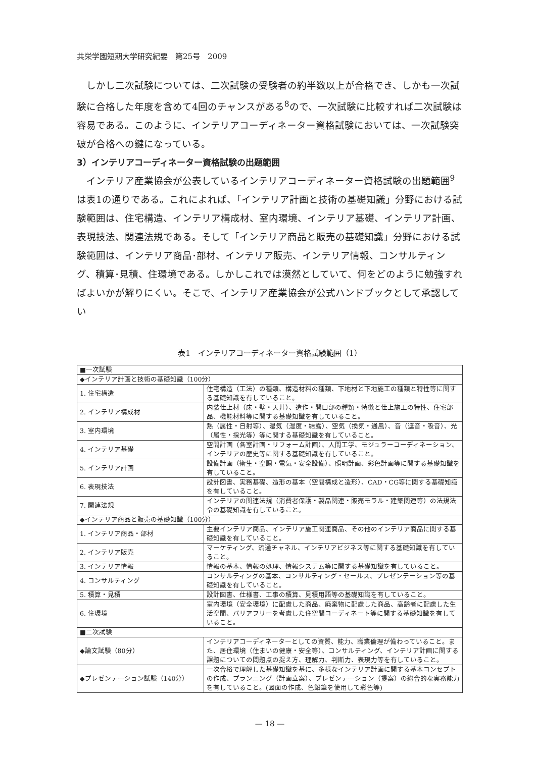共栄学園短期大学研究紀要　第25号　2009
しかし二次試験については、二次試験の受験者の約半数以上が合格でき、しかも一次試験に合格した年度を含めて4回のチャンスがある<sup>8</sup>ので、一次試験に比較すれば二次試験は容易である。このように、インテリアコーディネーター資格試験においては、一次試験突破が合格への鍵になっている。
3）インテリアコーディネーター資格試験の出題範囲
インテリア産業協会が公表しているインテリアコーディネーター資格試験の出題範囲<sup>9</sup>は表1の通りである。これによれば、「インテリア計画と技術の基礎知識」分野における試験範囲は、住宅構造、インテリア構成材、室内環境、インテリア基礎、インテリア計画、表現技法、関連法規である。そして「インテリア商品と販売の基礎知識」分野における試験範囲は、インテリア商品･部材、インテリア販売、インテリア情報、コンサルティング、積算･見積、住環境である。しかしこれでは漠然としていて、何をどのように勉強すればよいかが解りにくい。そこで、インテリア産業協会が公式ハンドブックとして承認してい
表1　インテリアコーディネーター資格試験範囲（1）
| ■一次試験 | |
| ◆インテリア計画と技術の基礎知識（100分） | |
| 1. 住宅構造 | 住宅構造（工法）の種類、構造材料の種類、下地材と下地施工の種類と特性等に関する基礎知識を有していること。 |
| 2. インテリア構成材 | 内装仕上材（床・壁・天井）、造作・開口部の種類・特徴と仕上施工の特性、住宅部品、機能材料等に関する基礎知識を有していること。 |
| 3. 室内環境 | 熱（属性・日射等）、湿気（湿度・結露）、空気（換気・通風）、音（遮音・吸音）、光（属性・採光等）等に関する基礎知識を有していること。 |
| 4. インテリア基礎 | 空間計画（各室計画・リフォーム計画）、人間工学、モジュラーコーディネーション、インテリアの歴史等に関する基礎知識を有していること。 |
| 5. インテリア計画 | 設備計画（衛生・空調・電気・安全設備）、照明計画、彩色計画等に関する基礎知識を有していること。 |
| 6. 表現技法 | 設計図書、実務基礎、造形の基本（空間構成と造形）、CAD・CG等に関する基礎知識を有していること。 |
| 7. 関連法規 | インテリアの関連法規（消費者保護・製品関連・販売モラル・建築関連等）の法規法令の基礎知識を有していること。 |
| ◆インテリア商品と販売の基礎知識（100分） | |
| 1. インテリア商品・部材 | 主要インテリア商品、インテリア施工関連商品、その他のインテリア商品に関する基礎知識を有していること。 |
| 2. インテリア販売 | マーケティング、流通チャネル、インテリアビジネス等に関する基礎知識を有していること。 |
| 3. インテリア情報 | 情報の基本、情報の処理、情報システム等に関する基礎知識を有していること。 |
| 4. コンサルティング | コンサルティングの基本、コンサルティング・セールス、プレゼンテーション等の基礎知識を有していること。 |
| 5. 積算・見積 | 設計図書、仕様書、工事の積算、見積用語等の基礎知識を有していること。 |
| 6. 住環境 | 室内環境（安全環境）に配慮した商品、廃棄物に配慮した商品、高齢者に配慮した生活空間、バリアフリーを考慮した住空間コーディネート等に関する基礎知識を有していること。 |
| ■二次試験 | |
| ◆論文試験（80分） | インテリアコーディネーターとしての資質、能力、職業倫理が備わっていること。また、居住環境（住まいの健康・安全等）、コンサルティング、インテリア計画に関する課題についての問題点の捉え方、理解力、判断力、表現力等を有していること。 |
| ◆プレゼンテーション試験（140分） | 一次合格で理解した基礎知識を基に、多様なインテリア計画に関する基本コンセプトの作成、プランニング（計画立案）、プレゼンテーション（提案）の総合的な実務能力を有していること。(図面の作成、色鉛筆を使用して彩色等) |
— 18 —